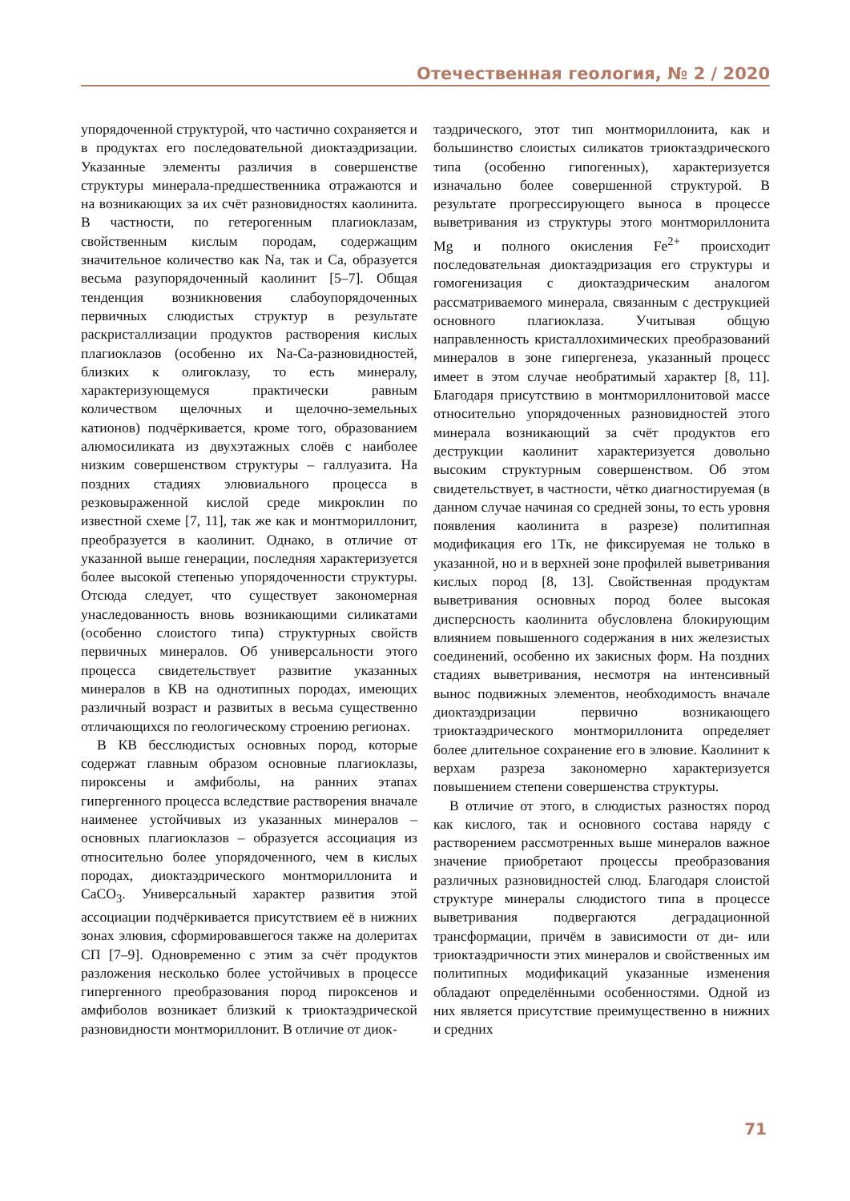Отечественная геология, № 2 / 2020
упорядоченной структурой, что частично сохраняется и в продуктах его последовательной диоктаэдризации. Указанные элементы различия в совершенстве структуры минерала-предшественника отражаются и на возникающих за их счёт разновидностях каолинита. В частности, по гетерогенным плагиоклазам, свойственным кислым породам, содержащим значительное количество как Na, так и Ca, образуется весьма разупорядоченный каолинит [5–7]. Общая тенденция возникновения слабоупорядоченных первичных слюдистых структур в результате раскристаллизации продуктов растворения кислых плагиоклазов (особенно их Na-Ca-разновидностей, близких к олигоклазу, то есть минералу, характеризующемуся практически равным количеством щелочных и щелочно-земельных катионов) подчёркивается, кроме того, образованием алюмосиликата из двухэтажных слоёв с наиболее низким совершенством структуры – галлуазита. На поздних стадиях элювиального процесса в резковыраженной кислой среде микроклин по известной схеме [7, 11], так же как и монтмориллонит, преобразуется в каолинит. Однако, в отличие от указанной выше генерации, последняя характеризуется более высокой степенью упорядоченности структуры. Отсюда следует, что существует закономерная унаследованность вновь возникающими силикатами (особенно слоистого типа) структурных свойств первичных минералов. Об универсальности этого процесса свидетельствует развитие указанных минералов в КВ на однотипных породах, имеющих различный возраст и развитых в весьма существенно отличающихся по геологическому строению регионах.
В КВ бесслюдистых основных пород, которые содержат главным образом основные плагиоклазы, пироксены и амфиболы, на ранних этапах гипергенного процесса вследствие растворения вначале наименее устойчивых из указанных минералов – основных плагиоклазов – образуется ассоциация из относительно более упорядоченного, чем в кислых породах, диоктаэдрического монтмориллонита и CaCO<sub>3</sub>. Универсальный характер развития этой ассоциации подчёркивается присутствием её в нижних зонах элювия, сформировавшегося также на долеритах СП [7–9]. Одновременно с этим за счёт продуктов разложения несколько более устойчивых в процессе гипергенного преобразования пород пироксенов и амфиболов возникает близкий к триоктаэдрической разновидности монтмориллонит. В отличие от диок-
таэдрического, этот тип монтмориллонита, как и большинство слоистых силикатов триоктаэдрического типа (особенно гипогенных), характеризуется изначально более совершенной структурой. В результате прогрессирующего выноса в процессе выветривания из структуры этого монтмориллонита Mg и полного окисления Fe<sup>2+</sup> происходит последовательная диоктаэдризация его структуры и гомогенизация с диоктаэдрическим аналогом рассматриваемого минерала, связанным с деструкцией основного плагиоклаза. Учитывая общую направленность кристаллохимических преобразований минералов в зоне гипергенеза, указанный процесс имеет в этом случае необратимый характер [8, 11]. Благодаря присутствию в монтмориллонитовой массе относительно упорядоченных разновидностей этого минерала возникающий за счёт продуктов его деструкции каолинит характеризуется довольно высоким структурным совершенством. Об этом свидетельствует, в частности, чётко диагностируемая (в данном случае начиная со средней зоны, то есть уровня появления каолинита в разрезе) политипная модификация его 1Тк, не фиксируемая не только в указанной, но и в верхней зоне профилей выветривания кислых пород [8, 13]. Свойственная продуктам выветривания основных пород более высокая дисперсность каолинита обусловлена блокирующим влиянием повышенного содержания в них железистых соединений, особенно их закисных форм. На поздних стадиях выветривания, несмотря на интенсивный вынос подвижных элементов, необходимость вначале диоктаэдризации первично возникающего триоктаэдрического монтмориллонита определяет более длительное сохранение его в элювие. Каолинит к верхам разреза закономерно характеризуется повышением степени совершенства структуры.
В отличие от этого, в слюдистых разностях пород как кислого, так и основного состава наряду с растворением рассмотренных выше минералов важное значение приобретают процессы преобразования различных разновидностей слюд. Благодаря слоистой структуре минералы слюдистого типа в процессе выветривания подвергаются деградационной трансформации, причём в зависимости от ди- или триоктаэдричности этих минералов и свойственных им политипных модификаций указанные изменения обладают определёнными особенностями. Одной из них является присутствие преимущественно в нижних и средних
71